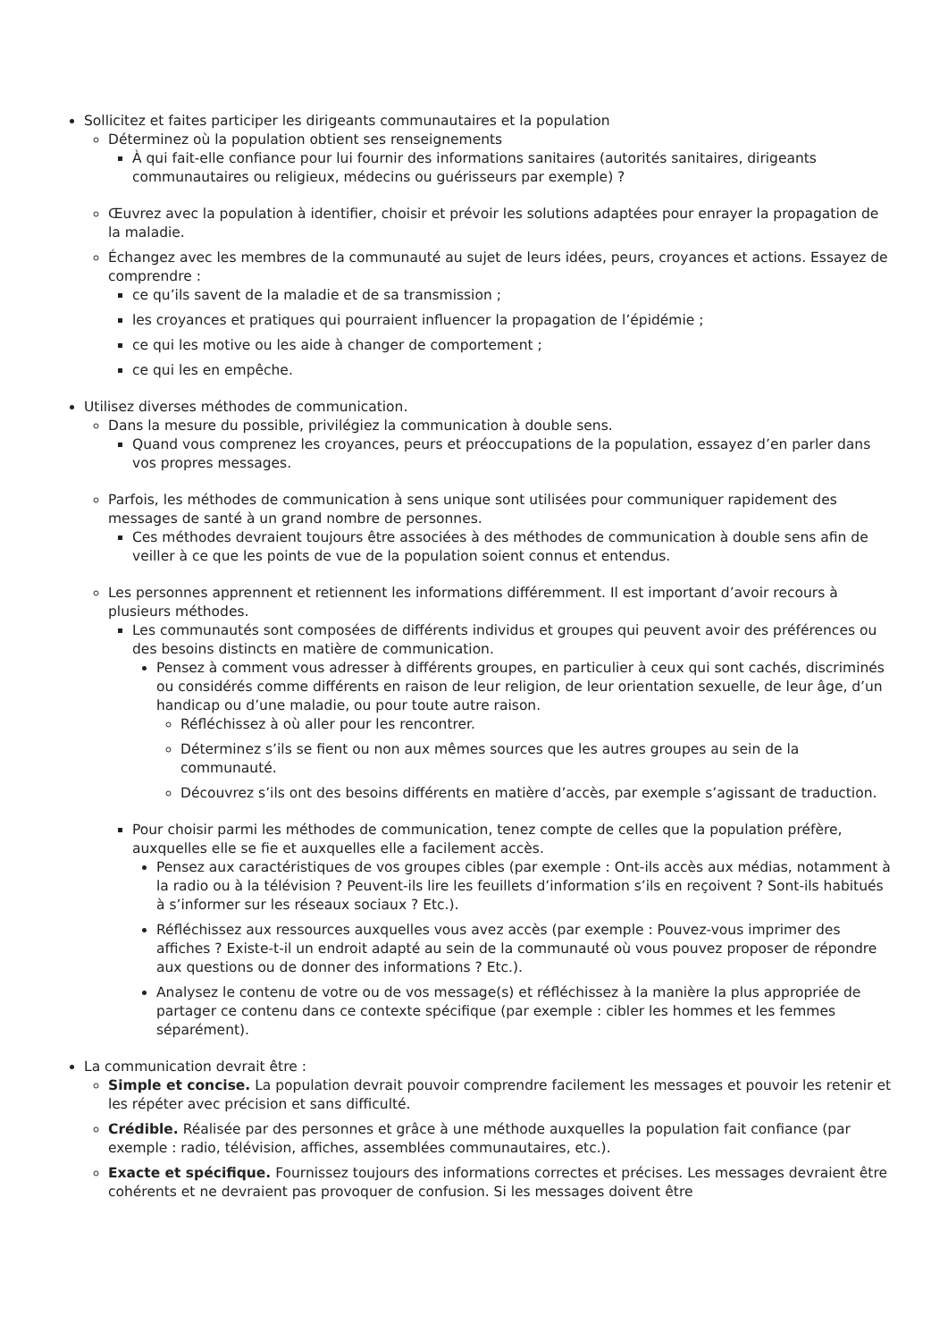Sollicitez et faites participer les dirigeants communautaires et la population
Déterminez où la population obtient ses renseignements
À qui fait-elle confiance pour lui fournir des informations sanitaires (autorités sanitaires, dirigeants communautaires ou religieux, médecins ou guérisseurs par exemple) ?
Œuvrez avec la population à identifier, choisir et prévoir les solutions adaptées pour enrayer la propagation de la maladie.
Échangez avec les membres de la communauté au sujet de leurs idées, peurs, croyances et actions. Essayez de comprendre :
ce qu’ils savent de la maladie et de sa transmission ;
les croyances et pratiques qui pourraient influencer la propagation de l’épidémie ;
ce qui les motive ou les aide à changer de comportement ;
ce qui les en empêche.
Utilisez diverses méthodes de communication.
Dans la mesure du possible, privilégiez la communication à double sens.
Quand vous comprenez les croyances, peurs et préoccupations de la population, essayez d’en parler dans vos propres messages.
Parfois, les méthodes de communication à sens unique sont utilisées pour communiquer rapidement des messages de santé à un grand nombre de personnes.
Ces méthodes devraient toujours être associées à des méthodes de communication à double sens afin de veiller à ce que les points de vue de la population soient connus et entendus.
Les personnes apprennent et retiennent les informations différemment. Il est important d’avoir recours à plusieurs méthodes.
Les communautés sont composées de différents individus et groupes qui peuvent avoir des préférences ou des besoins distincts en matière de communication.
Pensez à comment vous adresser à différents groupes, en particulier à ceux qui sont cachés, discriminés ou considérés comme différents en raison de leur religion, de leur orientation sexuelle, de leur âge, d’un handicap ou d’une maladie, ou pour toute autre raison.
Réfléchissez à où aller pour les rencontrer.
Déterminez s’ils se fient ou non aux mêmes sources que les autres groupes au sein de la communauté.
Découvrez s’ils ont des besoins différents en matière d’accès, par exemple s’agissant de traduction.
Pour choisir parmi les méthodes de communication, tenez compte de celles que la population préfère, auxquelles elle se fie et auxquelles elle a facilement accès.
Pensez aux caractéristiques de vos groupes cibles (par exemple : Ont-ils accès aux médias, notamment à la radio ou à la télévision ? Peuvent-ils lire les feuillets d’information s’ils en reçoivent ? Sont-ils habitués à s’informer sur les réseaux sociaux ? Etc.).
Réfléchissez aux ressources auxquelles vous avez accès (par exemple : Pouvez-vous imprimer des affiches ? Existe-t-il un endroit adapté au sein de la communauté où vous pouvez proposer de répondre aux questions ou de donner des informations ? Etc.).
Analysez le contenu de votre ou de vos message(s) et réfléchissez à la manière la plus appropriée de partager ce contenu dans ce contexte spécifique (par exemple : cibler les hommes et les femmes séparément).
La communication devrait être :
Simple et concise. La population devrait pouvoir comprendre facilement les messages et pouvoir les retenir et les répéter avec précision et sans difficulté.
Crédible. Réalisée par des personnes et grâce à une méthode auxquelles la population fait confiance (par exemple : radio, télévision, affiches, assemblées communautaires, etc.).
Exacte et spécifique. Fournissez toujours des informations correctes et précises. Les messages devraient être cohérents et ne devraient pas provoquer de confusion. Si les messages doivent être